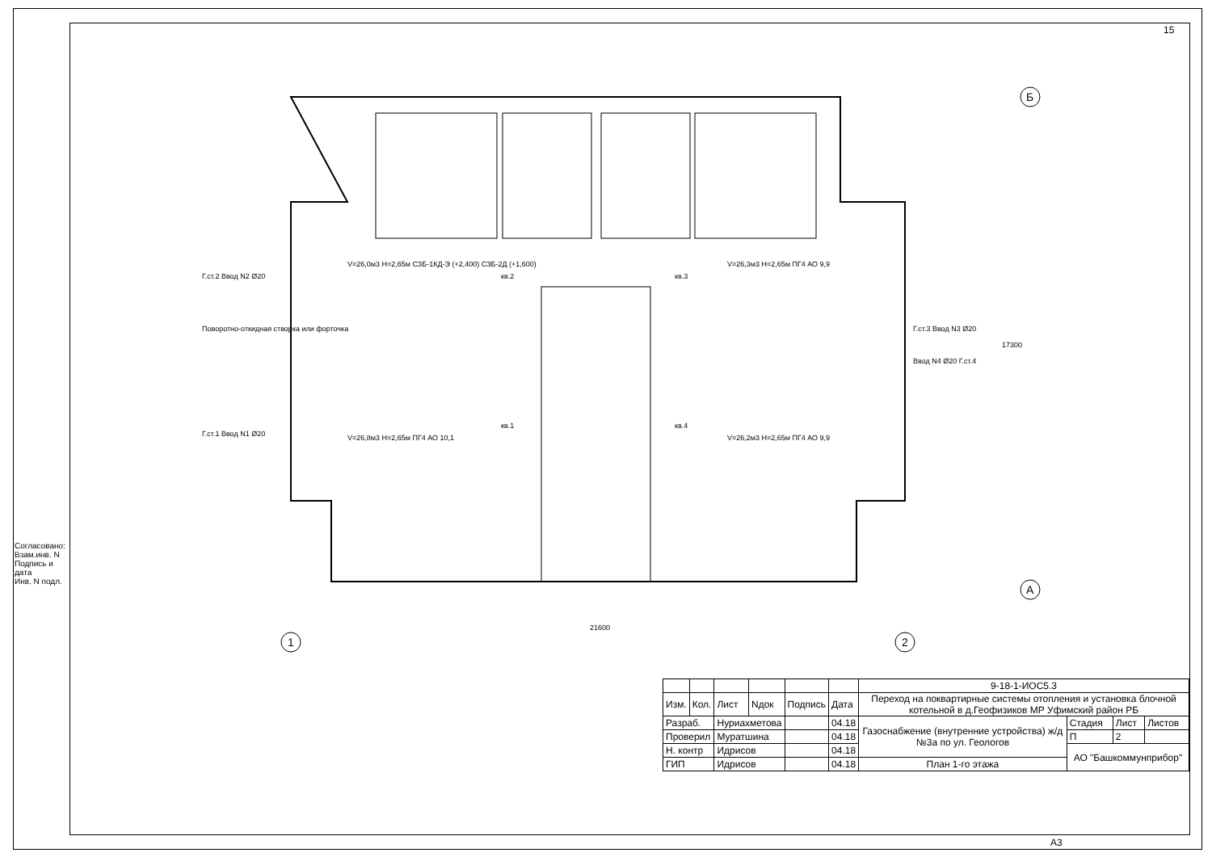15
кв.2
кв.3
кв.1
кв.4
21600
1
2
Б
А
17300
Г.ст.2 Ввод N2 Ø20
Поворотно-откидная створка или форточка
Г.ст.1 Ввод N1 Ø20
Г.ст.3 Ввод N3 Ø20
Ввод N4 Ø20 Г.ст.4
V=26,0м3 Н=2,65м СЗБ-1КД-Э (+2,400) СЗБ-2Д (+1,600)
V=26,8м3 Н=2,65м ПГ4 АО 10,1
V=26,3м3 Н=2,65м ПГ4 АО 9,9
V=26,2м3 Н=2,65м ПГ4 АО 9,9
Согласовано:
Взам.инв. N
Подпись и дата
Инв. N подл.
| | | | | | | 9-18-1-ИОС5.3 | | | |
| Изм. | Кол. | Лист | Nдок | Подпись | Дата | Переход на поквартирные системы отопления и установка блочной котельной в д.Геофизиков МР Уфимский район РБ | | | |
| Разраб. | | Нуриахметова | | | 04.18 | Газоснабжение (внутренние устройства) ж/д №3а по ул. Геологов | Стадия | Лист | Листов |
| Проверил | | Муратшина | | | 04.18 | | П | 2 | |
| Н. контр | | Идрисов | | | 04.18 | | АО "Башкоммунприбор" | | |
| ГИП | | Идрисов | | | 04.18 | План 1-го этажа | | | |
А3